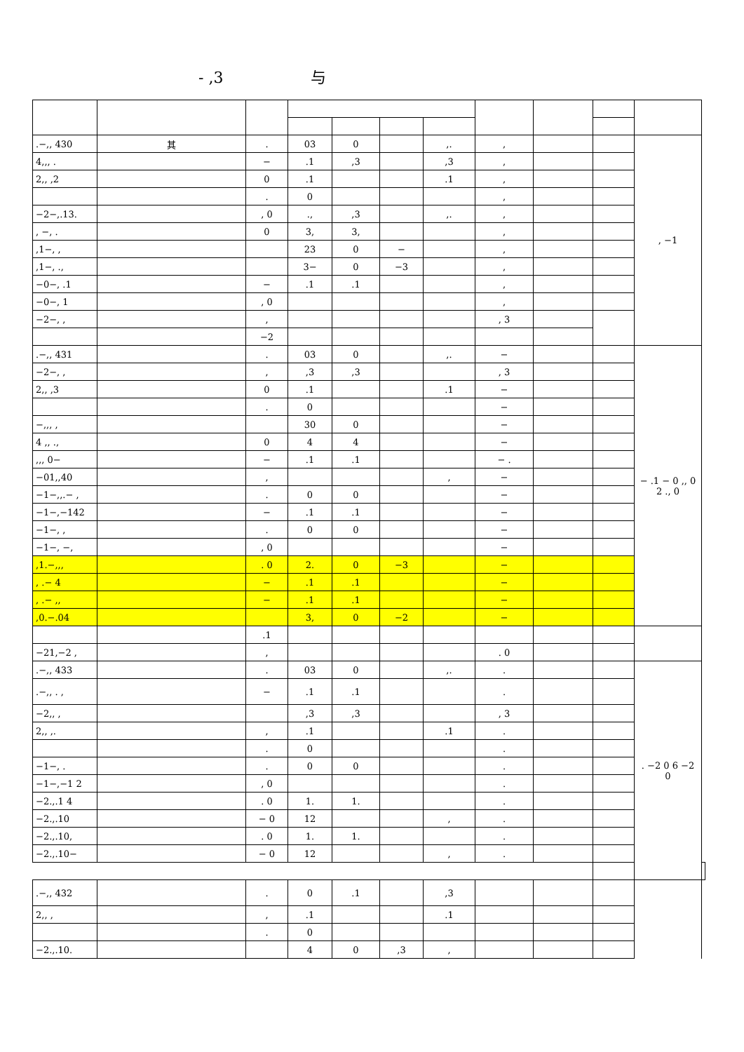- ,3 与
| .−,, 430 | 其 | . | 03 | 0 | | ,. | , | | | , −1 | |
| 4,,, . | | − | .1 | ,3 | | ,3 | , | | | | |
| 2,, ,2 | | 0 | .1 | | | .1 | , | | | | |
| | | . | 0 | | | | , | | | | |
| −2−,.13. | | , 0 | ., | ,3 | | ,. | , | | | | |
| , −, . | | 0 | 3, | 3, | | | , | | | | |
| ,1−, , | | | 23 | 0 | − | | , | | | | |
| ,1−, ., | | | 3− | 0 | −3 | | , | | | | |
| −0−, .1 | | − | .1 | .1 | | | , | | | | |
| −0−, 1 | | , 0 | | | | | , | | | | |
| −2−, , | | , | | | | | , 3 | | | | |
| | | −2 | | | | | | | | | |
| .−,, 431 | | . | 03 | 0 | | ,. | − | | | − .1 − 0 ,, 0 2 ., 0 | |
| −2−, , | | , | ,3 | ,3 | | | , 3 | | | | |
| 2,, ,3 | | 0 | .1 | | | .1 | − | | | | |
| | | . | 0 | | | | − | | | | |
| −,,, , | | | 30 | 0 | | | − | | | | |
| 4 ,, ., | | 0 | 4 | 4 | | | − | | | | |
| ,,, 0− | | − | .1 | .1 | | | − . | | | | |
| −01,,40 | | , | | | | , | − | | | | |
| −1−,,.− , | | . | 0 | 0 | | | − | | | | |
| −1−,−142 | | − | .1 | .1 | | | − | | | | |
| −1−, , | | . | 0 | 0 | | | − | | | | |
| −1−, −, | | , 0 | | | | | − | | | | |
| ,1.−,,, | | . 0 | 2. | 0 | −3 | | − | | | | |
| , .− 4 | | − | .1 | .1 | | | − | | | | |
| , .− ,, | | − | .1 | .1 | | | − | | | | |
| ,0.−.04 | | | 3, | 0 | −2 | | − | | | | |
| | | .1 | | | | | | | | | |
| −21,−2 , | | , | | | | | . 0 | | | | |
| .−,, 433 | | . | 03 | 0 | | ,. | . | | | . −2 0 6 −2 0 | |
| .−,, . , | | − | .1 | .1 | | | . | | | | |
| −2,, , | | | ,3 | ,3 | | | , 3 | | | | |
| 2,, ,. | | , | .1 | | | .1 | . | | | | |
| | | . | 0 | | | | . | | | | |
| −1−, . | | . | 0 | 0 | | | . | | | | |
| −1−,−1 2 | | , 0 | | | | | . | | | | |
| −2.,.1 4 | | . 0 | 1. | 1. | | | . | | | | |
| −2.,.10 | | − 0 | 12 | | | , | . | | | | |
| −2.,.10, | | . 0 | 1. | 1. | | | . | | | | |
| −2.,.10− | | − 0 | 12 | | | , | . | | | | |
| .−,, 432 | | . | 0 | .1 | | ,3 | | | | | |
| 2,, , | | , | .1 | | | .1 | | | | | |
| | | . | 0 | | | | | | | | |
| −2.,.10. | | | 4 | 0 | ,3 | , | | | | | |